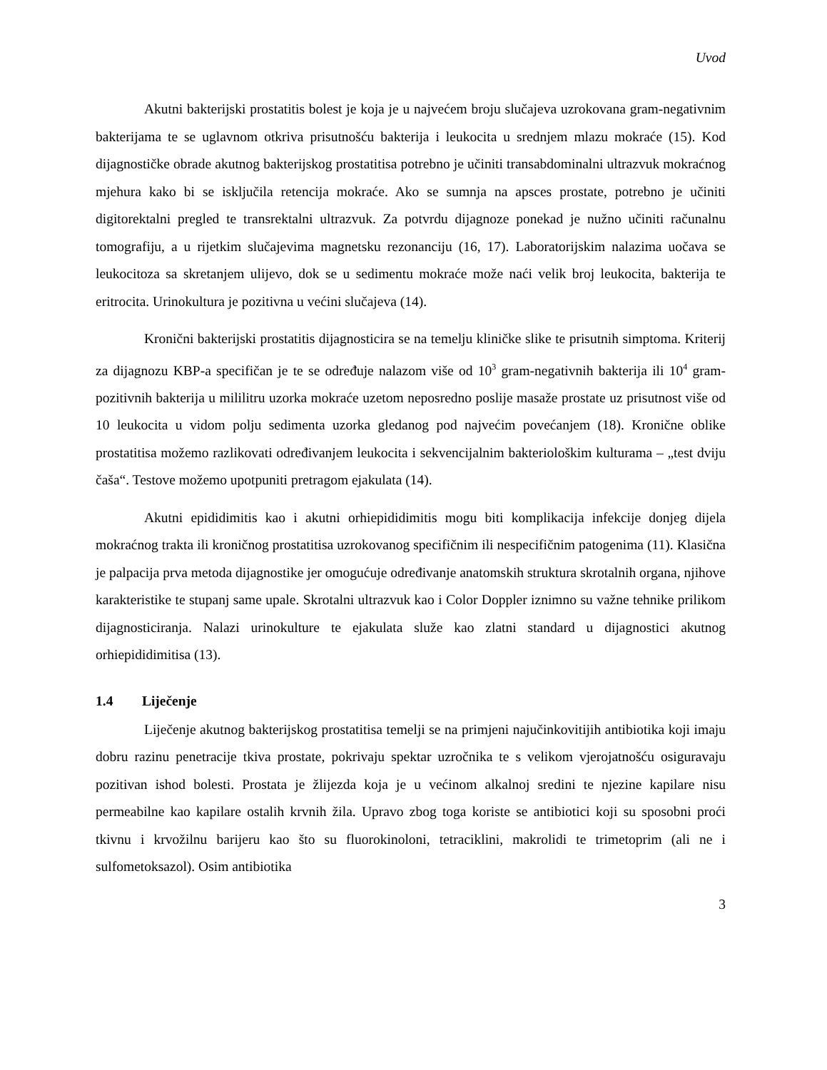Uvod
Akutni bakterijski prostatitis bolest je koja je u najvećem broju slučajeva uzrokovana gram-negativnim bakterijama te se uglavnom otkriva prisutnošću bakterija i leukocita u srednjem mlazu mokraće (15). Kod dijagnostičke obrade akutnog bakterijskog prostatitisa potrebno je učiniti transabdominalni ultrazvuk mokraćnog mjehura kako bi se isključila retencija mokraće. Ako se sumnja na apsces prostate, potrebno je učiniti digitorektalni pregled te transrektalni ultrazvuk. Za potvrdu dijagnoze ponekad je nužno učiniti računalnu tomografiju, a u rijetkim slučajevima magnetsku rezonanciju (16, 17). Laboratorijskim nalazima uočava se leukocitoza sa skretanjem ulijevo, dok se u sedimentu mokraće može naći velik broj leukocita, bakterija te eritrocita. Urinokultura je pozitivna u većini slučajeva (14).
Kronični bakterijski prostatitis dijagnosticira se na temelju kliničke slike te prisutnih simptoma. Kriterij za dijagnozu KBP-a specifičan je te se određuje nalazom više od 10<sup>3</sup> gram-negativnih bakterija ili 10<sup>4</sup> gram-pozitivnih bakterija u mililitru uzorka mokraće uzetom neposredno poslije masaže prostate uz prisutnost više od 10 leukocita u vidom polju sedimenta uzorka gledanog pod najvećim povećanjem (18). Kronične oblike prostatitisa možemo razlikovati određivanjem leukocita i sekvencijalnim bakteriološkim kulturama – „test dviju čaša“. Testove možemo upotpuniti pretragom ejakulata (14).
Akutni epididimitis kao i akutni orhiepididimitis mogu biti komplikacija infekcije donjeg dijela mokraćnog trakta ili kroničnog prostatitisa uzrokovanog specifičnim ili nespecifičnim patogenima (11). Klasična je palpacija prva metoda dijagnostike jer omogućuje određivanje anatomskih struktura skrotalnih organa, njihove karakteristike te stupanj same upale. Skrotalni ultrazvuk kao i Color Doppler iznimno su važne tehnike prilikom dijagnosticiranja. Nalazi urinokulture te ejakulata služe kao zlatni standard u dijagnostici akutnog orhiepididimitisa (13).
1.4 Liječenje
Liječenje akutnog bakterijskog prostatitisa temelji se na primjeni najučinkovitijih antibiotika koji imaju dobru razinu penetracije tkiva prostate, pokrivaju spektar uzročnika te s velikom vjerojatnošću osiguravaju pozitivan ishod bolesti. Prostata je žlijezda koja je u većinom alkalnoj sredini te njezine kapilare nisu permeabilne kao kapilare ostalih krvnih žila. Upravo zbog toga koriste se antibiotici koji su sposobni proći tkivnu i krvožilnu barijeru kao što su fluorokinoloni, tetraciklini, makrolidi te trimetoprim (ali ne i sulfometoksazol). Osim antibiotika
3